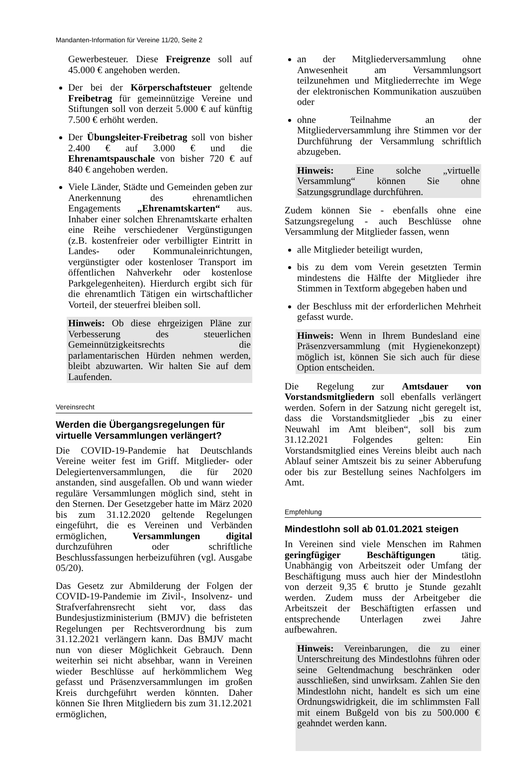Mandanten-Information für Vereine 11/20, Seite 2
Gewerbesteuer. Diese Freigrenze soll auf 45.000 € angehoben werden.
Der bei der Körperschaftsteuer geltende Freibetrag für gemeinnützige Vereine und Stiftungen soll von derzeit 5.000 € auf künftig 7.500 € erhöht werden.
Der Übungsleiter-Freibetrag soll von bisher 2.400 € auf 3.000 € und die Ehrenamtspauschale von bisher 720 € auf 840 € angehoben werden.
Viele Länder, Städte und Gemeinden geben zur Anerkennung des ehrenamtlichen Engagements „Ehrenamtskarten“ aus. Inhaber einer solchen Ehrenamtskarte erhalten eine Reihe verschiedener Vergünstigungen (z.B. kostenfreier oder verbilligter Eintritt in Landes- oder Kommunaleinrichtungen, vergünstigter oder kostenloser Transport im öffentlichen Nahverkehr oder kostenlose Parkgelegenheiten). Hierdurch ergibt sich für die ehrenamtlich Tätigen ein wirtschaftlicher Vorteil, der steuerfrei bleiben soll.
Hinweis: Ob diese ehrgeizigen Pläne zur Verbesserung des steuerlichen Gemeinnützigkeitsrechts die parlamentarischen Hürden nehmen werden, bleibt abzuwarten. Wir halten Sie auf dem Laufenden.
Vereinsrecht
Werden die Übergangsregelungen für virtuelle Versammlungen verlängert?
Die COVID-19-Pandemie hat Deutschlands Vereine weiter fest im Griff. Mitglieder- oder Delegiertenversammlungen, die für 2020 anstanden, sind ausgefallen. Ob und wann wieder reguläre Versammlungen möglich sind, steht in den Sternen. Der Gesetzgeber hatte im März 2020 bis zum 31.12.2020 geltende Regelungen eingeführt, die es Vereinen und Verbänden ermöglichen, Versammlungen digital durchzuführen oder schriftliche Beschlussfassungen herbeizuführen (vgl. Ausgabe 05/20).
Das Gesetz zur Abmilderung der Folgen der COVID-19-Pandemie im Zivil-, Insolvenz- und Strafverfahrensrecht sieht vor, dass das Bundesjustizministerium (BMJV) die befristeten Regelungen per Rechtsverordnung bis zum 31.12.2021 verlängern kann. Das BMJV macht nun von dieser Möglichkeit Gebrauch. Denn weiterhin sei nicht absehbar, wann in Vereinen wieder Beschlüsse auf herkömmlichem Weg gefasst und Präsenzversammlungen im großen Kreis durchgeführt werden könnten. Daher können Sie Ihren Mitgliedern bis zum 31.12.2021 ermöglichen,
an der Mitgliederversammlung ohne Anwesenheit am Versammlungsort teilzunehmen und Mitgliederrechte im Wege der elektronischen Kommunikation auszuüben oder
ohne Teilnahme an der Mitgliederversammlung ihre Stimmen vor der Durchführung der Versammlung schriftlich abzugeben.
Hinweis: Eine solche „virtuelle Versammlung“ können Sie ohne Satzungsgrundlage durchführen.
Zudem können Sie - ebenfalls ohne eine Satzungsregelung - auch Beschlüsse ohne Versammlung der Mitglieder fassen, wenn
alle Mitglieder beteiligt wurden,
bis zu dem vom Verein gesetzten Termin mindestens die Hälfte der Mitglieder ihre Stimmen in Textform abgegeben haben und
der Beschluss mit der erforderlichen Mehrheit gefasst wurde.
Hinweis: Wenn in Ihrem Bundesland eine Präsenzversammlung (mit Hygienekonzept) möglich ist, können Sie sich auch für diese Option entscheiden.
Die Regelung zur Amtsdauer von Vorstandsmitgliedern soll ebenfalls verlängert werden. Sofern in der Satzung nicht geregelt ist, dass die Vorstandsmitglieder „bis zu einer Neuwahl im Amt bleiben“, soll bis zum 31.12.2021 Folgendes gelten: Ein Vorstandsmitglied eines Vereins bleibt auch nach Ablauf seiner Amtszeit bis zu seiner Abberufung oder bis zur Bestellung seines Nachfolgers im Amt.
Empfehlung
Mindestlohn soll ab 01.01.2021 steigen
In Vereinen sind viele Menschen im Rahmen geringfügiger Beschäftigungen tätig. Unabhängig von Arbeitszeit oder Umfang der Beschäftigung muss auch hier der Mindestlohn von derzeit 9,35 € brutto je Stunde gezahlt werden. Zudem muss der Arbeitgeber die Arbeitszeit der Beschäftigten erfassen und entsprechende Unterlagen zwei Jahre aufbewahren.
Hinweis: Vereinbarungen, die zu einer Unterschreitung des Mindestlohns führen oder seine Geltendmachung beschränken oder ausschließen, sind unwirksam. Zahlen Sie den Mindestlohn nicht, handelt es sich um eine Ordnungswidrigkeit, die im schlimmsten Fall mit einem Bußgeld von bis zu 500.000 € geahndet werden kann.